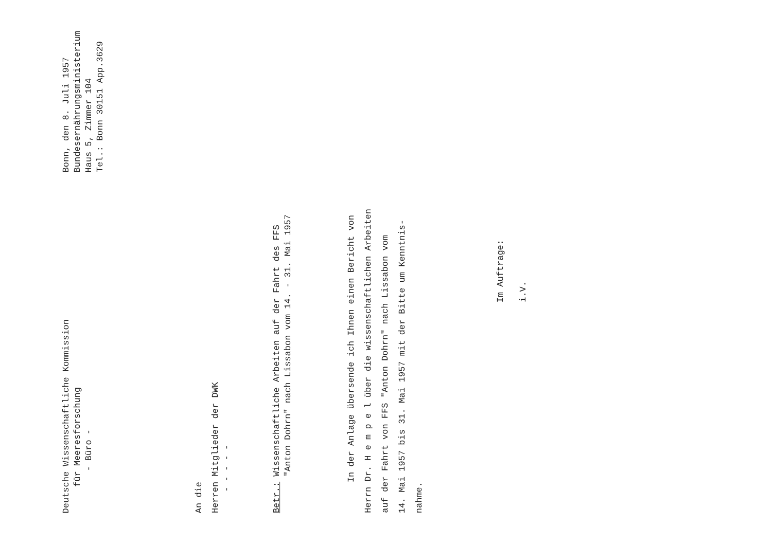Deutsche Wissenschaftliche Kommission
für Meeresforschung
- Büro -
Bonn, den 8. Juli 1957
Bundesernährungsministerium
Haus 5, Zimmer 104
Tel.: Bonn 30151 App.3629
An die
Herren Mitglieder der DWK
- - - - -
Betr.: Wissenschaftliche Arbeiten auf der Fahrt des FFS
"Anton Dohrn" nach Lissabon vom 14. - 31. Mai 1957
In der Anlage übersende ich Ihnen einen Bericht von
Herrn Dr. H e m p e l über die wissenschaftlichen Arbeiten
auf der Fahrt von FFS "Anton Dohrn" nach Lissabon vom
14. Mai 1957 bis 31. Mai 1957 mit der Bitte um Kenntnis-
nahme.
Im Auftrage:
i.V.